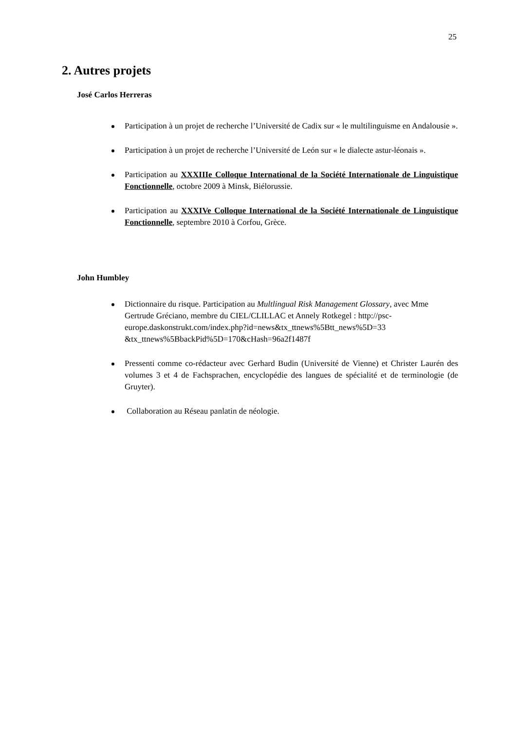25
2. Autres projets
José Carlos Herreras
Participation à un projet de recherche l’Université de Cadix sur « le multilinguisme en Andalousie ».
Participation à un projet de recherche l’Université de León sur « le dialecte astur-léonais ».
Participation au XXXIIIe Colloque International de la Société Internationale de Linguistique Fonctionnelle, octobre 2009 à Minsk, Biélorussie.
Participation au XXXIVe Colloque International de la Société Internationale de Linguistique Fonctionnelle, septembre 2010 à Corfou, Grèce.
John Humbley
Dictionnaire du risque. Participation au Multlingual Risk Management Glossary, avec Mme Gertrude Gréciano, membre du CIEL/CLILLAC et Annely Rotkegel : http://psc-europe.daskonstrukt.com/index.php?id=news&tx_ttnews%5Btt_news%5D=33 &tx_ttnews%5BbackPid%5D=170&cHash=96a2f1487f
Pressenti comme co-rédacteur avec Gerhard Budin (Université de Vienne) et Christer Laurén des volumes 3 et 4 de Fachsprachen, encyclopédie des langues de spécialité et de terminologie (de Gruyter).
Collaboration au Réseau panlatin de néologie.